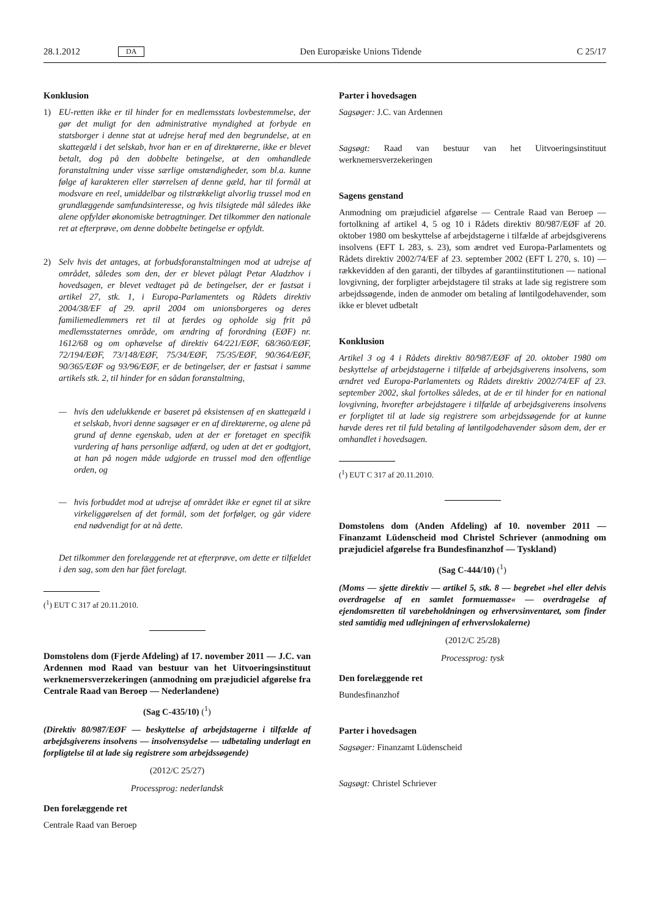28.1.2012 DA Den Europæiske Unions Tidende C 25/17
Konklusion
1) EU-retten ikke er til hinder for en medlemsstats lovbestemmelse, der gør det muligt for den administrative myndighed at forbyde en statsborger i denne stat at udrejse heraf med den begrundelse, at en skattegæld i det selskab, hvor han er en af direktørerne, ikke er blevet betalt, dog på den dobbelte betingelse, at den omhandlede foranstaltning under visse særlige omstændigheder, som bl.a. kunne følge af karakteren eller størrelsen af denne gæld, har til formål at modsvare en reel, umiddelbar og tilstrækkeligt alvorlig trussel mod en grundlæggende samfundsinteresse, og hvis tilsigtede mål således ikke alene opfylder økonomiske betragtninger. Det tilkommer den nationale ret at efterprøve, om denne dobbelte betingelse er opfyldt.
2) Selv hvis det antages, at forbudsforanstaltningen mod at udrejse af området, således som den, der er blevet pålagt Petar Aladzhov i hovedsagen, er blevet vedtaget på de betingelser, der er fastsat i artikel 27, stk. 1, i Europa-Parlamentets og Rådets direktiv 2004/38/EF af 29. april 2004 om unionsborgeres og deres familiemedlemmers ret til at færdes og opholde sig frit på medlemsstaternes område, om ændring af forordning (EØF) nr. 1612/68 og om ophævelse af direktiv 64/221/EØF, 68/360/EØF, 72/194/EØF, 73/148/EØF, 75/34/EØF, 75/35/EØF, 90/364/EØF, 90/365/EØF og 93/96/EØF, er de betingelser, der er fastsat i samme artikels stk. 2, til hinder for en sådan foranstaltning,
— hvis den udelukkende er baseret på eksistensen af en skattegæld i et selskab, hvori denne sagsøger er en af direktørerne, og alene på grund af denne egenskab, uden at der er foretaget en specifik vurdering af hans personlige adfærd, og uden at det er godtgjort, at han på nogen måde udgjorde en trussel mod den offentlige orden, og
— hvis forbuddet mod at udrejse af området ikke er egnet til at sikre virkeliggørelsen af det formål, som det forfølger, og går videre end nødvendigt for at nå dette.
Det tilkommer den forelæggende ret at efterprøve, om dette er tilfældet i den sag, som den har fået forelagt.
(<sup>1</sup>) EUT C 317 af 20.11.2010.
Domstolens dom (Fjerde Afdeling) af 17. november 2011 — J.C. van Ardennen mod Raad van bestuur van het Uitvoeringsinstituut werknemersverzekeringen (anmodning om præjudiciel afgørelse fra Centrale Raad van Beroep — Nederlandene)
(Sag C-435/10) (<sup>1</sup>)
(Direktiv 80/987/EØF — beskyttelse af arbejdstagerne i tilfælde af arbejdsgiverens insolvens — insolvensydelse — udbetaling underlagt en forpligtelse til at lade sig registrere som arbejdssøgende)
(2012/C 25/27)
Processprog: nederlandsk
Den forelæggende ret
Centrale Raad van Beroep
Parter i hovedsagen
Sagsøger: J.C. van Ardennen
Sagsøgt: Raad van bestuur van het Uitvoeringsinstituut werknemersverzekeringen
Sagens genstand
Anmodning om præjudiciel afgørelse — Centrale Raad van Beroep — fortolkning af artikel 4, 5 og 10 i Rådets direktiv 80/987/EØF af 20. oktober 1980 om beskyttelse af arbejdstagerne i tilfælde af arbejdsgiverens insolvens (EFT L 283, s. 23), som ændret ved Europa-Parlamentets og Rådets direktiv 2002/74/EF af 23. september 2002 (EFT L 270, s. 10) — rækkevidden af den garanti, der tilbydes af garantiinstitutionen — national lovgivning, der forpligter arbejdstagere til straks at lade sig registrere som arbejdssøgende, inden de anmoder om betaling af løntilgodehavender, som ikke er blevet udbetalt
Konklusion
Artikel 3 og 4 i Rådets direktiv 80/987/EØF af 20. oktober 1980 om beskyttelse af arbejdstagerne i tilfælde af arbejdsgiverens insolvens, som ændret ved Europa-Parlamentets og Rådets direktiv 2002/74/EF af 23. september 2002, skal fortolkes således, at de er til hinder for en national lovgivning, hvorefter arbejdstagere i tilfælde af arbejdsgiverens insolvens er forpligtet til at lade sig registrere som arbejdssøgende for at kunne hævde deres ret til fuld betaling af løntilgodehavender såsom dem, der er omhandlet i hovedsagen.
(<sup>1</sup>) EUT C 317 af 20.11.2010.
Domstolens dom (Anden Afdeling) af 10. november 2011 — Finanzamt Lüdenscheid mod Christel Schriever (anmodning om præjudiciel afgørelse fra Bundesfinanzhof — Tyskland)
(Sag C-444/10) (<sup>1</sup>)
(Moms — sjette direktiv — artikel 5, stk. 8 — begrebet »hel eller delvis overdragelse af en samlet formuemasse« — overdragelse af ejendomsretten til varebeholdningen og erhvervsinventaret, som finder sted samtidig med udlejningen af erhvervslokalerne)
(2012/C 25/28)
Processprog: tysk
Den forelæggende ret
Bundesfinanzhof
Parter i hovedsagen
Sagsøger: Finanzamt Lüdenscheid
Sagsøgt: Christel Schriever